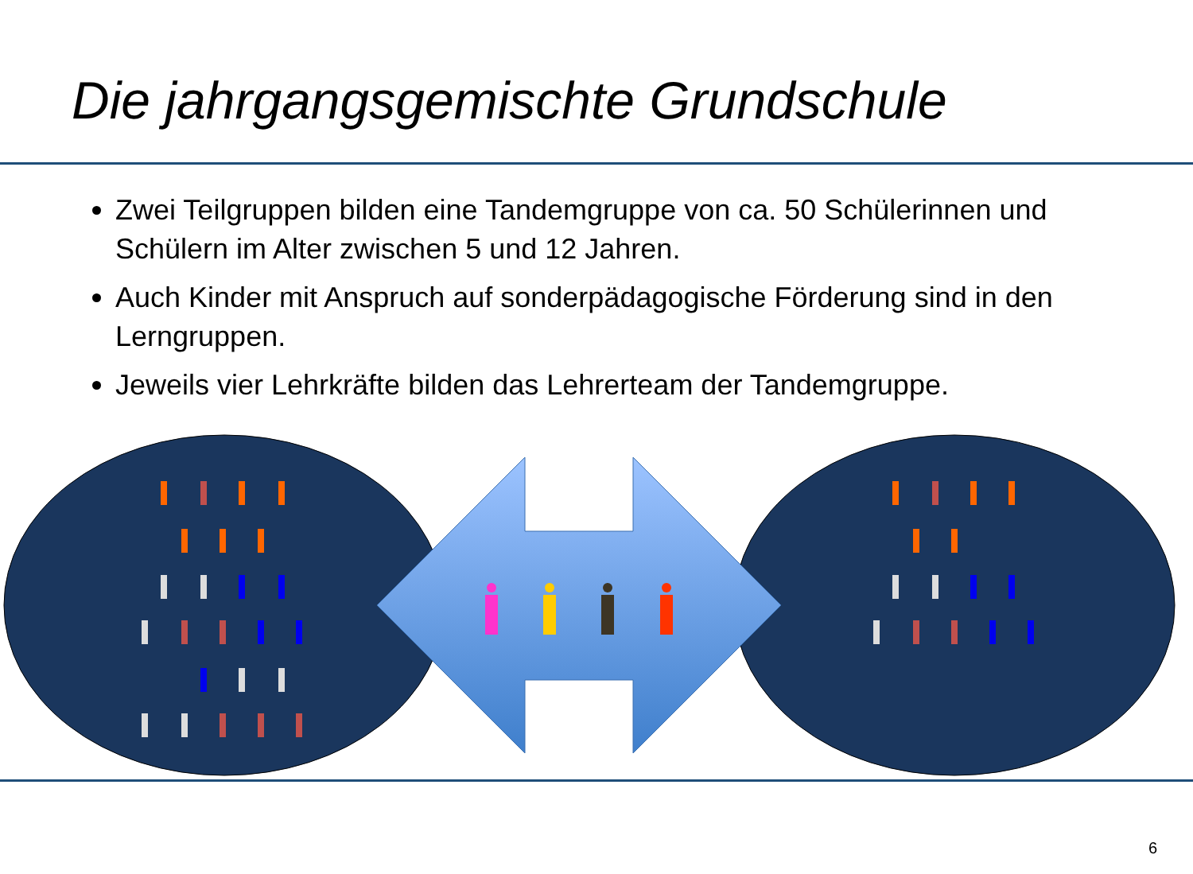Die jahrgangsgemischte Grundschule
Zwei Teilgruppen bilden eine Tandemgruppe von ca. 50 Schülerinnen und Schülern im Alter zwischen 5 und 12 Jahren.
Auch Kinder mit Anspruch auf sonderpädagogische Förderung sind in den Lerngruppen.
Jeweils vier Lehrkräfte bilden das Lehrerteam der Tandemgruppe.
6